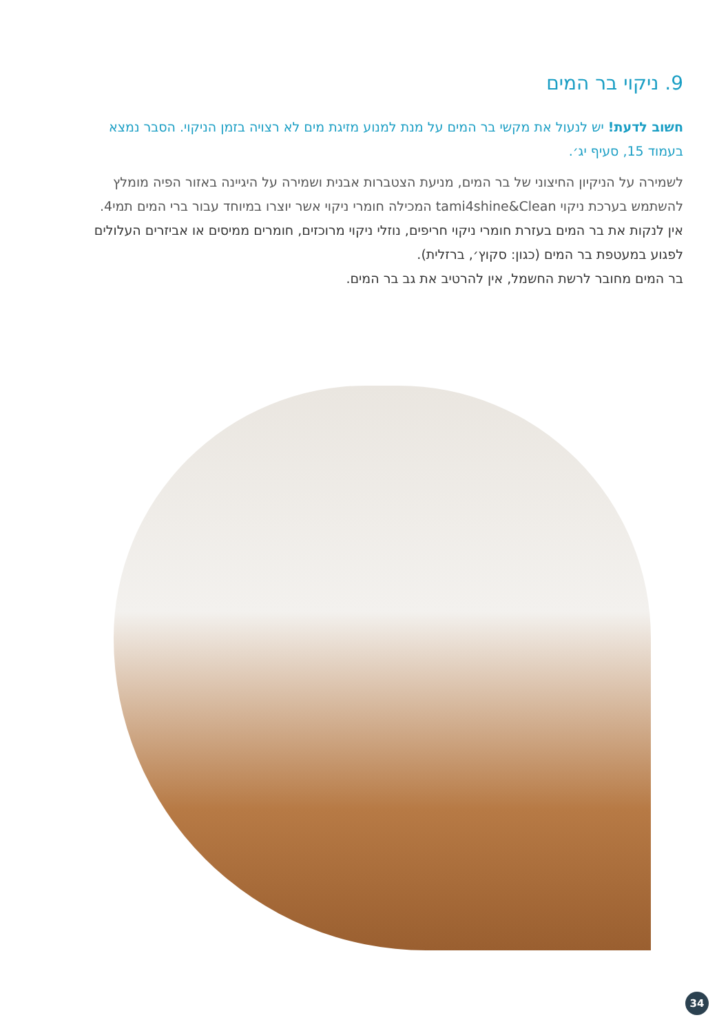9. ניקוי בר המים
חשוב לדעת! יש לנעול את מקשי בר המים על מנת למנוע מזיגת מים לא רצויה בזמן הניקוי. הסבר נמצא בעמוד 15, סעיף יג׳.
לשמירה על הניקיון החיצוני של בר המים, מניעת הצטברות אבנית ושמירה על היגיינה באזור הפיה מומלץ להשתמש בערכת ניקוי tami4shine&Clean המכילה חומרי ניקוי אשר יוצרו במיוחד עבור ברי המים תמי4.
אין לנקות את בר המים בעזרת חומרי ניקוי חריפים, נוזלי ניקוי מרוכזים, חומרים ממיסים או אביזרים העלולים לפגוע במעטפת בר המים (כגון: סקוץ׳, ברזלית).
בר המים מחובר לרשת החשמל, אין להרטיב את גב בר המים.
34